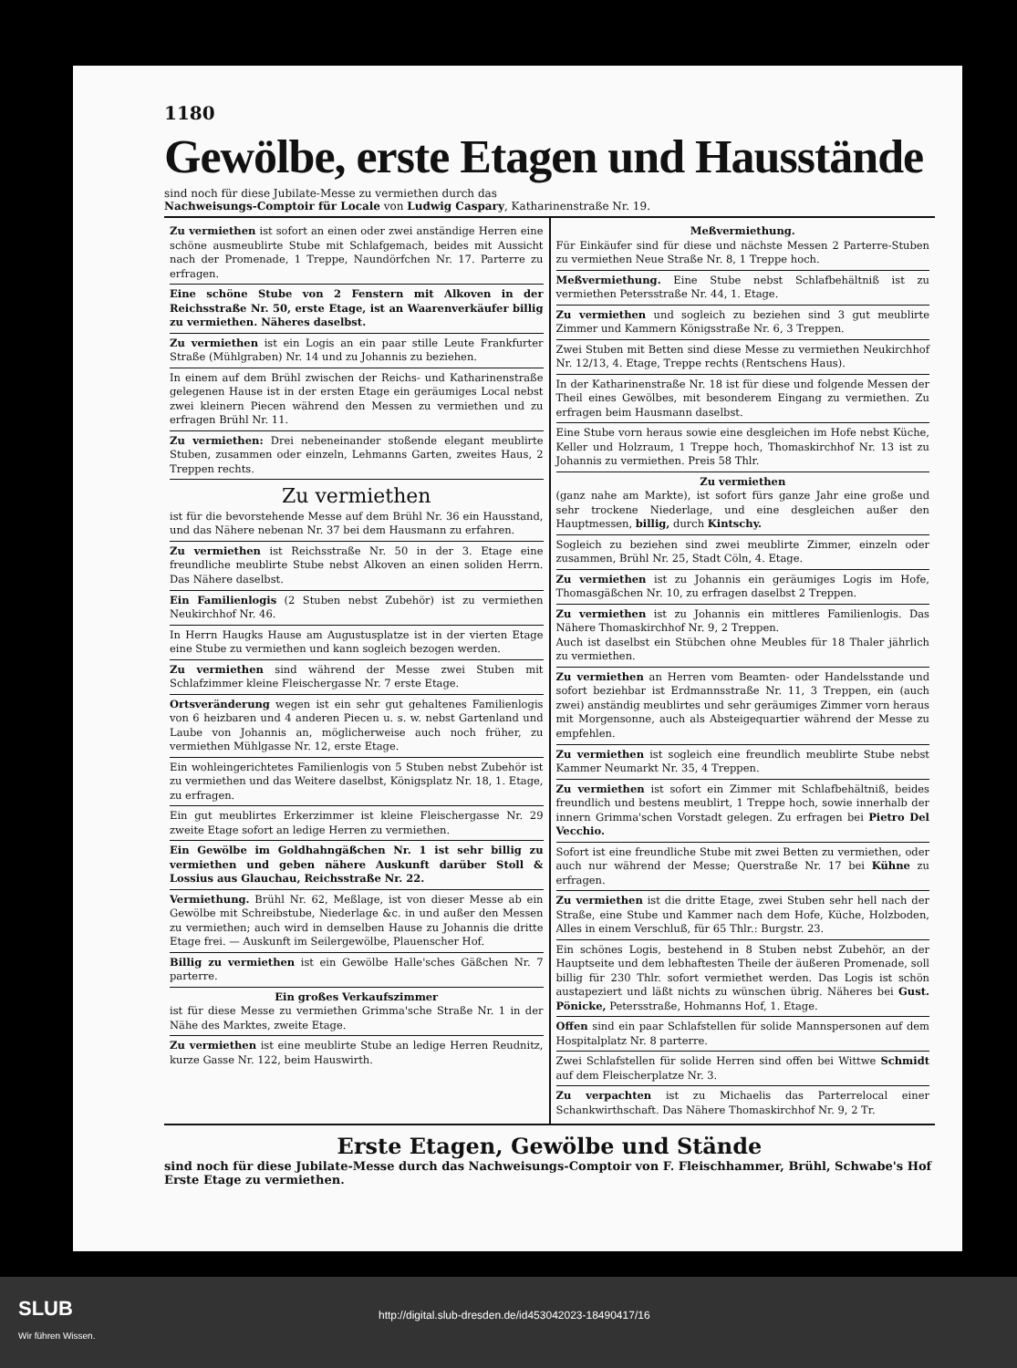1180
Gewölbe, erste Etagen und Hausstände
sind noch für diese Jubilate-Messe zu vermiethen durch das
Nachweisungs-Comptoir für Locale von Ludwig Caspary, Katharinenstraße Nr. 19.
Zu vermiethen ist sofort an einen oder zwei anständige Herren eine schöne ausmeublirte Stube mit Schlafgemach, beides mit Aussicht nach der Promenade, 1 Treppe, Naundörfchen Nr. 17. Parterre zu erfragen.
Eine schöne Stube von 2 Fenstern mit Alkoven in der Reichsstraße Nr. 50, erste Etage, ist an Waarenverkäufer billig zu vermiethen. Näheres daselbst.
Zu vermiethen ist ein Logis an ein paar stille Leute Frankfurter Straße (Mühlgraben) Nr. 14 und zu Johannis zu beziehen.
In einem auf dem Brühl zwischen der Reichs- und Katharinenstraße gelegenen Hause ist in der ersten Etage ein geräumiges Local nebst zwei kleinern Piecen während den Messen zu vermiethen und zu erfragen Brühl Nr. 11.
Zu vermiethen: Drei nebeneinander stoßende elegant meublirte Stuben, zusammen oder einzeln, Lehmanns Garten, zweites Haus, 2 Treppen rechts.
Zu vermiethen
ist für die bevorstehende Messe auf dem Brühl Nr. 36 ein Hausstand, und das Nähere nebenan Nr. 37 bei dem Hausmann zu erfahren.
Zu vermiethen ist Reichsstraße Nr. 50 in der 3. Etage eine freundliche meublirte Stube nebst Alkoven an einen soliden Herrn. Das Nähere daselbst.
Ein Familienlogis (2 Stuben nebst Zubehör) ist zu vermiethen Neukirchhof Nr. 46.
In Herrn Haugks Hause am Augustusplatze ist in der vierten Etage eine Stube zu vermiethen und kann sogleich bezogen werden.
Zu vermiethen sind während der Messe zwei Stuben mit Schlafzimmer kleine Fleischergasse Nr. 7 erste Etage.
Ortsveränderung wegen ist ein sehr gut gehaltenes Familienlogis von 6 heizbaren und 4 anderen Piecen u. s. w. nebst Gartenland und Laube von Johannis an, möglicherweise auch noch früher, zu vermiethen Mühlgasse Nr. 12, erste Etage.
Ein wohleingerichtetes Familienlogis von 5 Stuben nebst Zubehör ist zu vermiethen und das Weitere daselbst, Königsplatz Nr. 18, 1. Etage, zu erfragen.
Ein gut meublirtes Erkerzimmer ist kleine Fleischergasse Nr. 29 zweite Etage sofort an ledige Herren zu vermiethen.
Ein Gewölbe im Goldhahngäßchen Nr. 1 ist sehr billig zu vermiethen und geben nähere Auskunft darüber Stoll & Lossius aus Glauchau, Reichsstraße Nr. 22.
Vermiethung. Brühl Nr. 62, Meßlage, ist von dieser Messe ab ein Gewölbe mit Schreibstube, Niederlage &c. in und außer den Messen zu vermiethen; auch wird in demselben Hause zu Johannis die dritte Etage frei. — Auskunft im Seilergewölbe, Plauenscher Hof.
Billig zu vermiethen ist ein Gewölbe Halle'sches Gäßchen Nr. 7 parterre.
Ein großes Verkaufszimmer
ist für diese Messe zu vermiethen Grimma'sche Straße Nr. 1 in der Nähe des Marktes, zweite Etage.
Zu vermiethen ist eine meublirte Stube an ledige Herren Reudnitz, kurze Gasse Nr. 122, beim Hauswirth.
Meßvermiethung.
Für Einkäufer sind für diese und nächste Messen 2 Parterre-Stuben zu vermiethen Neue Straße Nr. 8, 1 Treppe hoch.
Meßvermiethung. Eine Stube nebst Schlafbehältniß ist zu vermiethen Petersstraße Nr. 44, 1. Etage.
Zu vermiethen und sogleich zu beziehen sind 3 gut meublirte Zimmer und Kammern Königsstraße Nr. 6, 3 Treppen.
Zwei Stuben mit Betten sind diese Messe zu vermiethen Neukirchhof Nr. 12/13, 4. Etage, Treppe rechts (Rentschens Haus).
In der Katharinenstraße Nr. 18 ist für diese und folgende Messen der Theil eines Gewölbes, mit besonderem Eingang zu vermiethen. Zu erfragen beim Hausmann daselbst.
Eine Stube vorn heraus sowie eine desgleichen im Hofe nebst Küche, Keller und Holzraum, 1 Treppe hoch, Thomaskirchhof Nr. 13 ist zu Johannis zu vermiethen. Preis 58 Thlr.
Zu vermiethen
(ganz nahe am Markte), ist sofort fürs ganze Jahr eine große und sehr trockene Niederlage, und eine desgleichen außer den Hauptmessen, billig, durch Kintschy.
Sogleich zu beziehen sind zwei meublirte Zimmer, einzeln oder zusammen, Brühl Nr. 25, Stadt Cöln, 4. Etage.
Zu vermiethen ist zu Johannis ein geräumiges Logis im Hofe, Thomasgäßchen Nr. 10, zu erfragen daselbst 2 Treppen.
Zu vermiethen ist zu Johannis ein mittleres Familienlogis. Das Nähere Thomaskirchhof Nr. 9, 2 Treppen.
Auch ist daselbst ein Stübchen ohne Meubles für 18 Thaler jährlich zu vermiethen.
Zu vermiethen an Herren vom Beamten- oder Handelsstande und sofort beziehbar ist Erdmannsstraße Nr. 11, 3 Treppen, ein (auch zwei) anständig meublirtes und sehr geräumiges Zimmer vorn heraus mit Morgensonne, auch als Absteigequartier während der Messe zu empfehlen.
Zu vermiethen ist sogleich eine freundlich meublirte Stube nebst Kammer Neumarkt Nr. 35, 4 Treppen.
Zu vermiethen ist sofort ein Zimmer mit Schlafbehältniß, beides freundlich und bestens meublirt, 1 Treppe hoch, sowie innerhalb der innern Grimma'schen Vorstadt gelegen. Zu erfragen bei Pietro Del Vecchio.
Sofort ist eine freundliche Stube mit zwei Betten zu vermiethen, oder auch nur während der Messe; Querstraße Nr. 17 bei Kühne zu erfragen.
Zu vermiethen ist die dritte Etage, zwei Stuben sehr hell nach der Straße, eine Stube und Kammer nach dem Hofe, Küche, Holzboden, Alles in einem Verschluß, für 65 Thlr.: Burgstr. 23.
Ein schönes Logis, bestehend in 8 Stuben nebst Zubehör, an der Hauptseite und dem lebhaftesten Theile der äußeren Promenade, soll billig für 230 Thlr. sofort vermiethet werden. Das Logis ist schön austapeziert und läßt nichts zu wünschen übrig. Näheres bei Gust. Pönicke, Petersstraße, Hohmanns Hof, 1. Etage.
Offen sind ein paar Schlafstellen für solide Mannspersonen auf dem Hospitalplatz Nr. 8 parterre.
Zwei Schlafstellen für solide Herren sind offen bei Wittwe Schmidt auf dem Fleischerplatze Nr. 3.
Zu verpachten ist zu Michaelis das Parterrelocal einer Schankwirthschaft. Das Nähere Thomaskirchhof Nr. 9, 2 Tr.
Erste Etagen, Gewölbe und Stände
sind noch für diese Jubilate-Messe durch das Nachweisungs-Comptoir von F. Fleischhammer, Brühl, Schwabe's Hof Erste Etage zu vermiethen.
SLUB
Wir führen Wissen.
http://digital.slub-dresden.de/id453042023-18490417/16